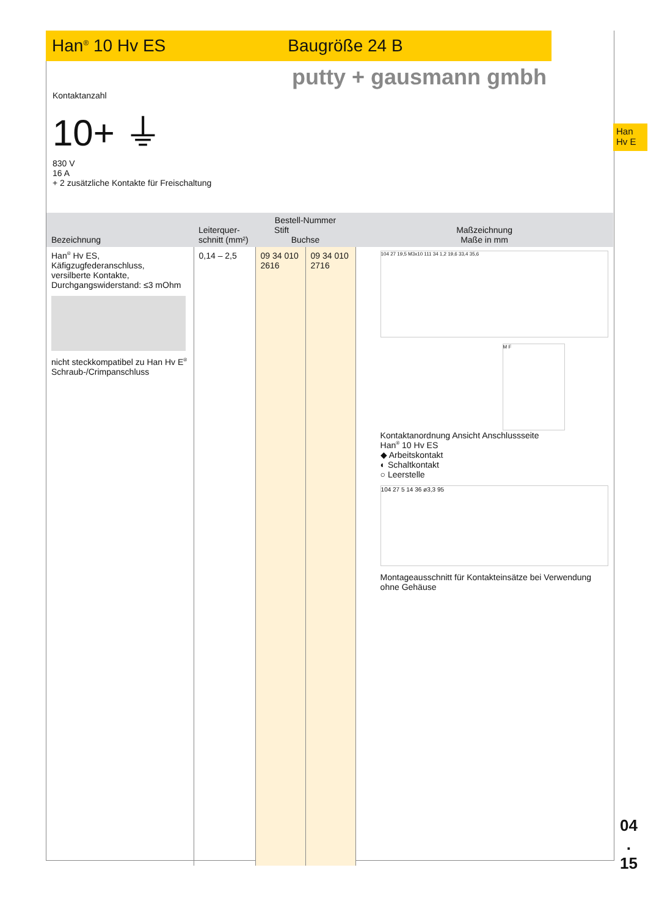Han<sup>®</sup> 10 Hv ES Baugröße 24 B
putty + gausmann gmbh
Han
Hv E
Kontaktanzahl
10+ ⏚
830 V
16 A
+ 2 zusätzliche Kontakte für Freischaltung
| Bezeichnung | Leiterquer- schnitt (mm²) | Bestell-Nummer Stift Buchse | | Maßzeichnung Maße in mm |
| --- | --- | --- | --- | --- |
| Han<sup>®</sup> Hv ES, Käfigzugfederanschluss, versilberte Kontakte, Durchgangswiderstand: ≤3 mOhm nicht steckkompatibel zu Han Hv E<sup>®</sup> Schraub-/Crimpanschluss | 0,14 – 2,5 | 09 34 010 2616 | 09 34 010 2716 | 104 27 19,5 M3x10 111 34 1,2 19,6 33,4 35,6 M F Kontaktanordnung Ansicht Anschlussseite Han<sup>®</sup> 10 Hv ES ◆ Arbeitskontakt ◐ Schaltkontakt ○ Leerstelle 104 27 5 14 36 ø3,3 95 Montageausschnitt für Kontakteinsätze bei Verwendung ohne Gehäuse |
04
.
15